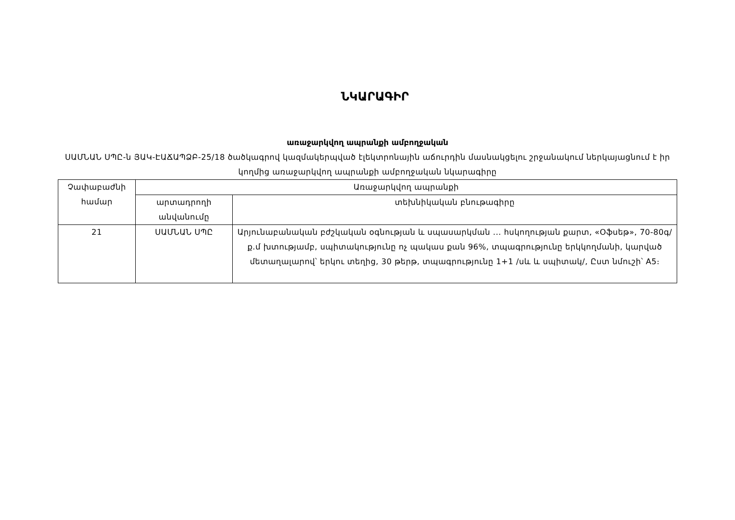ՆԿԱՐԱԳԻՐ
առաջարկվող ապրանքի ամբողջական
ՍԱՄՆԱՆ ՍՊԸ-ն ՅԱԿ-ԷԱՃԱՊՁԲ-25/18 ծածկագրով կազմակերպված էլեկտրոնային աճուրդին մասնակցելու շրջանակում ներկայացնում է իր կողմից առաջարկվող ապրանքի ամբողջական նկարագիրը
| Չափաբաժնի համար | Առաջարկվող ապրանքի | |
| --- | --- | --- |
| | արտադրողի անվանումը | տեխնիկական բնութագիրը |
| 21 | ՍԱՄՆԱՆ ՍՊԸ | Արյունաբանական բժշկական օգնության և սպասարկման ... հսկողության քարտ, «Օֆսեթ», 70-80գ/ք.մ խտությամբ, սպիտակությունը ոչ պակաս քան 96%, տպագրությունը երկկողմանի, կարված մետաղալարով՝ երկու տեղից, 30 թերթ, տպագրությունը 1+1 /սև և սպիտակ/, Ըստ նմուշի՝ A5։ |